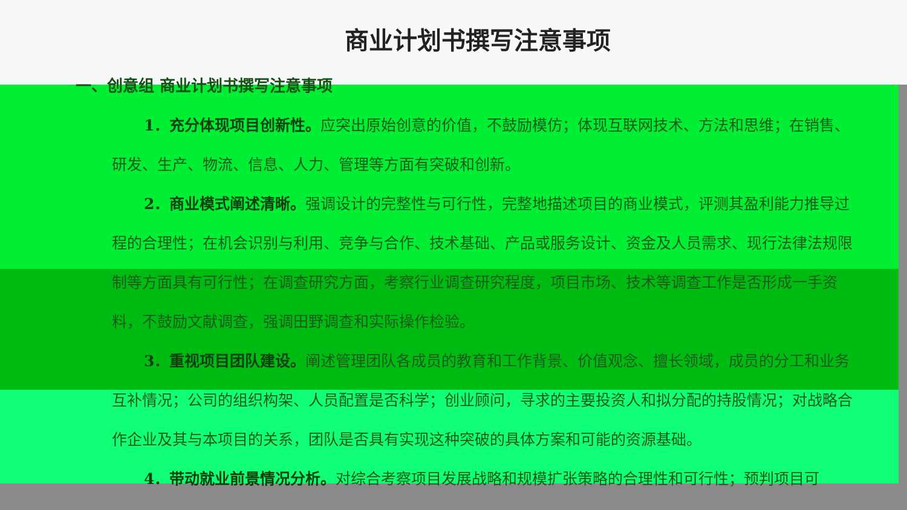商业计划书撰写注意事项
一、创意组 商业计划书撰写注意事项
1．充分体现项目创新性。应突出原始创意的价值，不鼓励模仿；体现互联网技术、方法和思维；在销售、研发、生产、物流、信息、人力、管理等方面有突破和创新。
2．商业模式阐述清晰。强调设计的完整性与可行性，完整地描述项目的商业模式，评测其盈利能力推导过程的合理性；在机会识别与利用、竞争与合作、技术基础、产品或服务设计、资金及人员需求、现行法律法规限制等方面具有可行性；在调查研究方面，考察行业调查研究程度，项目市场、技术等调查工作是否形成一手资料，不鼓励文献调查，强调田野调查和实际操作检验。
3．重视项目团队建设。阐述管理团队各成员的教育和工作背景、价值观念、擅长领域，成员的分工和业务互补情况；公司的组织构架、人员配置是否科学；创业顾问，寻求的主要投资人和拟分配的持股情况；对战略合作企业及其与本项目的关系，团队是否具有实现这种突破的具体方案和可能的资源基础。
4．带动就业前景情况分析。对综合考察项目发展战略和规模扩张策略的合理性和可行性；预判项目可